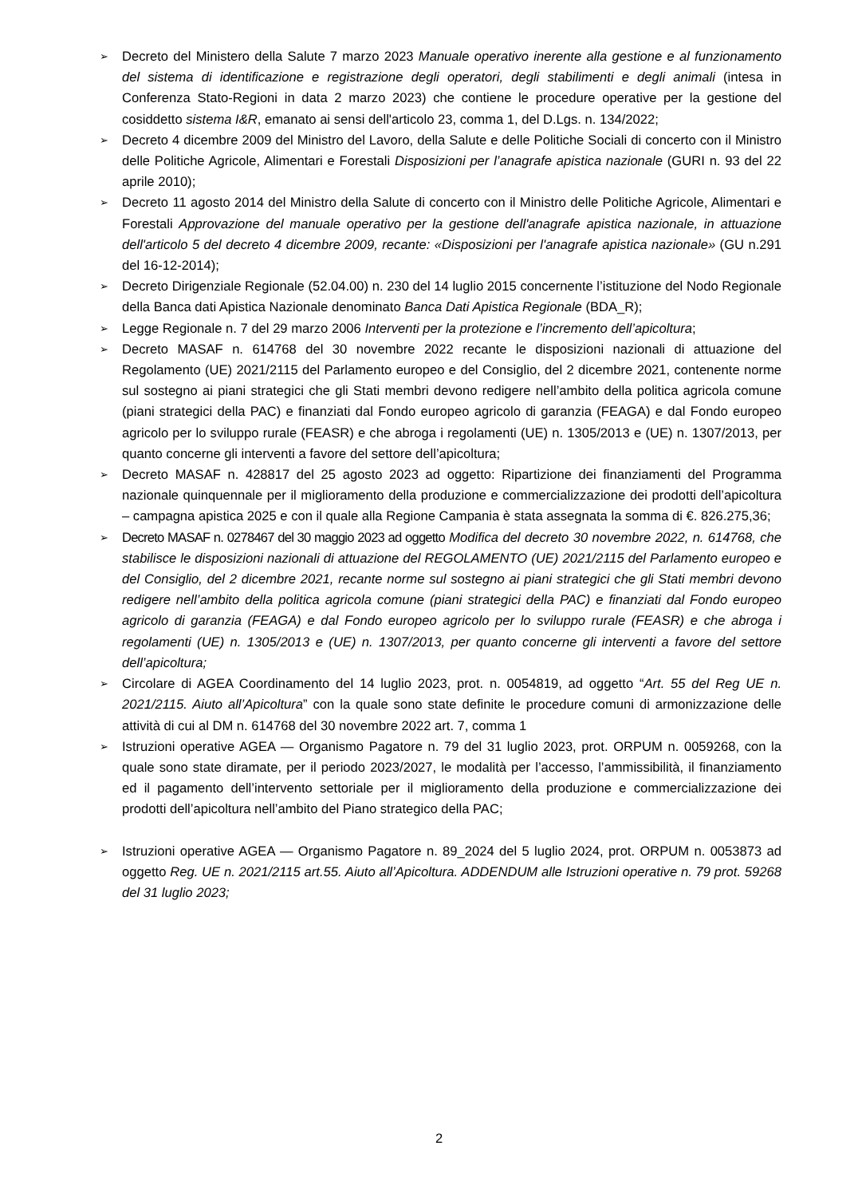➢ Decreto del Ministero della Salute 7 marzo 2023 Manuale operativo inerente alla gestione e al funzionamento del sistema di identificazione e registrazione degli operatori, degli stabilimenti e degli animali (intesa in Conferenza Stato-Regioni in data 2 marzo 2023) che contiene le procedure operative per la gestione del cosiddetto sistema I&R, emanato ai sensi dell'articolo 23, comma 1, del D.Lgs. n. 134/2022;
➢ Decreto 4 dicembre 2009 del Ministro del Lavoro, della Salute e delle Politiche Sociali di concerto con il Ministro delle Politiche Agricole, Alimentari e Forestali Disposizioni per l’anagrafe apistica nazionale (GURI n. 93 del 22 aprile 2010);
➢ Decreto 11 agosto 2014 del Ministro della Salute di concerto con il Ministro delle Politiche Agricole, Alimentari e Forestali Approvazione del manuale operativo per la gestione dell'anagrafe apistica nazionale, in attuazione dell'articolo 5 del decreto 4 dicembre 2009, recante: «Disposizioni per l'anagrafe apistica nazionale» (GU n.291 del 16-12-2014);
➢ Decreto Dirigenziale Regionale (52.04.00) n. 230 del 14 luglio 2015 concernente l’istituzione del Nodo Regionale della Banca dati Apistica Nazionale denominato Banca Dati Apistica Regionale (BDA_R);
➢ Legge Regionale n. 7 del 29 marzo 2006 Interventi per la protezione e l’incremento dell’apicoltura;
➢ Decreto MASAF n. 614768 del 30 novembre 2022 recante le disposizioni nazionali di attuazione del Regolamento (UE) 2021/2115 del Parlamento europeo e del Consiglio, del 2 dicembre 2021, contenente norme sul sostegno ai piani strategici che gli Stati membri devono redigere nell’ambito della politica agricola comune (piani strategici della PAC) e finanziati dal Fondo europeo agricolo di garanzia (FEAGA) e dal Fondo europeo agricolo per lo sviluppo rurale (FEASR) e che abroga i regolamenti (UE) n. 1305/2013 e (UE) n. 1307/2013, per quanto concerne gli interventi a favore del settore dell’apicoltura;
➢ Decreto MASAF n. 428817 del 25 agosto 2023 ad oggetto: Ripartizione dei finanziamenti del Programma nazionale quinquennale per il miglioramento della produzione e commercializzazione dei prodotti dell’apicoltura – campagna apistica 2025 e con il quale alla Regione Campania è stata assegnata la somma di €. 826.275,36;
➢ Decreto MASAF n. 0278467 del 30 maggio 2023 ad oggetto Modifica del decreto 30 novembre 2022, n. 614768, che stabilisce le disposizioni nazionali di attuazione del REGOLAMENTO (UE) 2021/2115 del Parlamento europeo e del Consiglio, del 2 dicembre 2021, recante norme sul sostegno ai piani strategici che gli Stati membri devono redigere nell’ambito della politica agricola comune (piani strategici della PAC) e finanziati dal Fondo europeo agricolo di garanzia (FEAGA) e dal Fondo europeo agricolo per lo sviluppo rurale (FEASR) e che abroga i regolamenti (UE) n. 1305/2013 e (UE) n. 1307/2013, per quanto concerne gli interventi a favore del settore dell’apicoltura;
➢ Circolare di AGEA Coordinamento del 14 luglio 2023, prot. n. 0054819, ad oggetto “Art. 55 del Reg UE n. 2021/2115. Aiuto all’Apicoltura” con la quale sono state definite le procedure comuni di armonizzazione delle attività di cui al DM n. 614768 del 30 novembre 2022 art. 7, comma 1
➢ Istruzioni operative AGEA — Organismo Pagatore n. 79 del 31 luglio 2023, prot. ORPUM n. 0059268, con la quale sono state diramate, per il periodo 2023/2027, le modalità per l’accesso, l’ammissibilità, il finanziamento ed il pagamento dell’intervento settoriale per il miglioramento della produzione e commercializzazione dei prodotti dell’apicoltura nell’ambito del Piano strategico della PAC;
➢ Istruzioni operative AGEA — Organismo Pagatore n. 89_2024 del 5 luglio 2024, prot. ORPUM n. 0053873 ad oggetto Reg. UE n. 2021/2115 art.55. Aiuto all’Apicoltura. ADDENDUM alle Istruzioni operative n. 79 prot. 59268 del 31 luglio 2023;
2